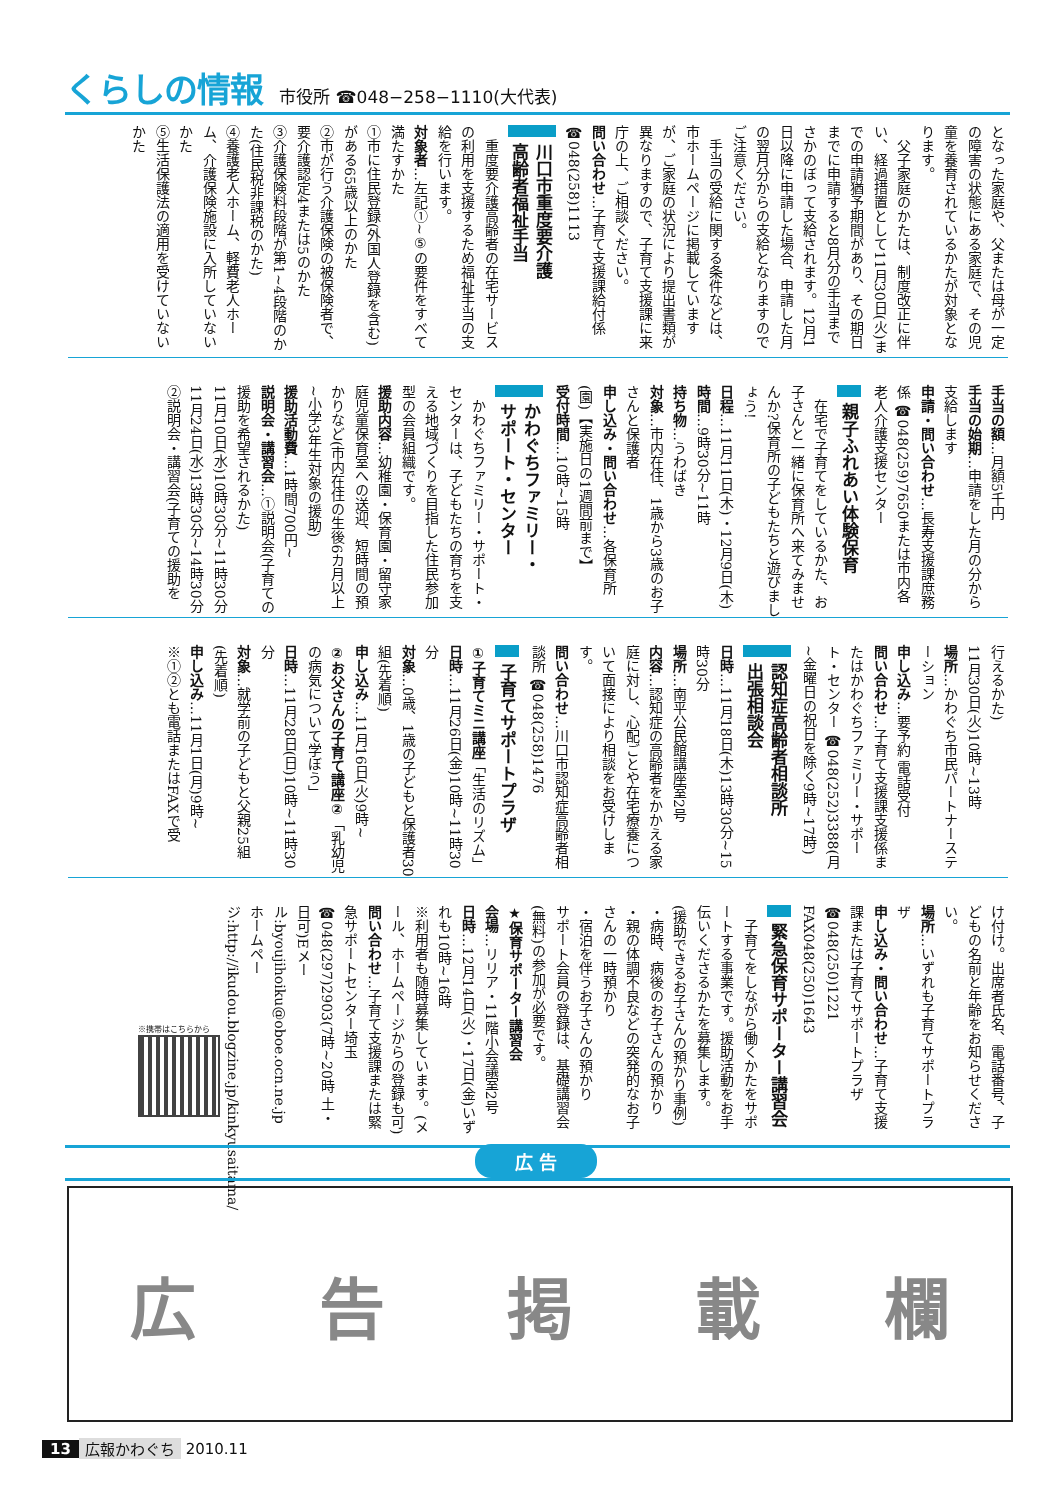くらしの情報 市役所 ☎048−258−1110(大代表)
となった家庭や、父または母が一定の障害の状態にある家庭で、その児童を養育されているかたが対象となります。
父子家庭のかたは、制度改正に伴い、経過措置として11月30日(火)までの申請猶予期間があり、その期日までに申請すると8月分の手当までさかのぼって支給されます。12月1日以降に申請した場合、申請した月の翌月分からの支給となりますのでご注意ください。
手当の受給に関する条件などは、市ホームページに掲載していますが、ご家庭の状況により提出書類が異なりますので、子育て支援課に来庁の上、ご相談ください。
問い合わせ…子育て支援課給付係 ☎048(258)1113
川口市重度要介護
高齢者福祉手当
重度要介護高齢者の在宅サービスの利用を支援するため福祉手当の支給を行います。
対象者…左記①~⑤の要件をすべて満たすかた
①市に住民登録(外国人登録を含む)がある65歳以上のかた
②市が行う介護保険の被保険者で、要介護認定4または5のかた
③介護保険料段階が第1~4段階のかた(住民税非課税のかた)
④養護老人ホーム、軽費老人ホーム、介護保険施設に入所していないかた
⑤生活保護法の適用を受けていないかた
手当の額…月額5千円
手当の始期…申請をした月の分から支給します
申請・問い合わせ…長寿支援課庶務係 ☎048(259)7650または市内各老人介護支援センター
親子ふれあい体験保育
在宅で子育てをしているかた、お子さんと一緒に保育所へ来てみませんか?保育所の子どもたちと遊びましょう!
日程…11月11日(木)・12月9日(木)
時間…9時30分~11時
持ち物…うわばき
対象…市内在住、1歳から3歳のお子さんと保護者
申し込み・問い合わせ…各保育所(園)【実施日の1週間前まで】
受付時間…10時~15時
かわぐちファミリー・
サポート・センター
かわぐちファミリー・サポート・センターは、子どもたちの育ちを支える地域づくりを目指した住民参加型の会員組織です。
援助内容…幼稚園・保育園・留守家庭児童保育室への送迎、短時間の預かりなど(市内在住の生後6カ月以上~小学3年生対象の援助)
援助活動費…1時間700円~
説明会・講習会…①説明会(子育ての援助を希望されるかた)
11月10日(水)10時30分~11時30分
11月24日(水)13時30分~14時30分
②説明会・講習会(子育ての援助を
行えるかた)
11月30日(火)10時~13時
場所…かわぐち市民パートナーステーション
申し込み…要予約 電話受付
問い合わせ…子育て支援課支援係またはかわぐちファミリー・サポート・センター ☎048(252)3388(月~金曜日の祝日を除く9時~17時)
認知症高齢者相談所
出張相談会
日時…11月18日(木)13時30分~15時30分
場所…南平公民館講座室2号
内容…認知症の高齢者をかかえる家庭に対し、心配ごとや在宅療養について面接により相談をお受けします。
問い合わせ…川口市認知症高齢者相談所 ☎048(258)1476
子育てサポートプラザ
①子育てミニ講座「生活のリズム」
日時…11月26日(金)10時~11時30分
対象…0歳、1歳の子どもと保護者30組(先着順)
申し込み…11月16日(火)9時~
②お父さんの子育て講座②「乳幼児の病気について学ぼう」
日時…11月28日(日)10時~11時30分
対象…就学前の子どもと父親25組(先着順)
申し込み…11月1日(月)9時~
※①②とも電話またはFAXで受
け付け。出席者氏名、電話番号、子どもの名前と年齢をお知らせください。
場所…いずれも子育てサポートプラザ
申し込み・問い合わせ…子育て支援課または子育てサポートプラザ ☎048(250)1221 FAX048(250)1643
緊急保育サポーター講習会
子育てをしながら働くかたをサポートする事業です。援助活動をお手伝いくださるかたを募集します。
(援助できるお子さんの預かり事例)
・病時、病後のお子さんの預かり
・親の体調不良などの突発的なお子さんの一時預かり
・宿泊を伴うお子さんの預かり
サポート会員の登録は、基礎講習会(無料)の参加が必要です。
★保育サポーター講習会
会場…リリア・11階小会議室2号
日時…12月14日(火)・17日(金)いずれも10時~16時
※利用者も随時募集しています。(メール、ホームページからの登録も可)
問い合わせ…子育て支援課または緊急サポートセンター埼玉 ☎048(297)2903(7時~20時 土・日可)Eメール:byoujihoiku@oboe.ocn.ne.jp ホームページ:http://ikudou.blogzine.jp/kinkyusaitama/
※携帯はこちらから
広 告
広 告 掲 載 欄
13 広報かわぐち 2010.11